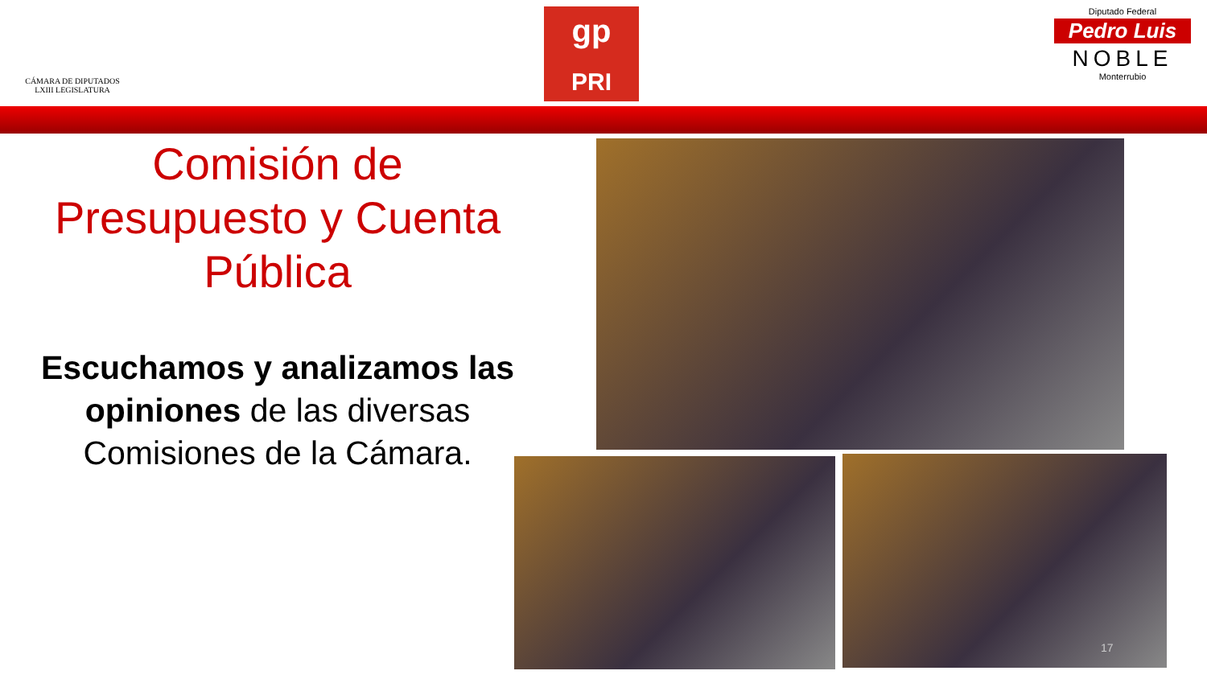CÁMARA DE DIPUTADOS
LXIII LEGISLATURA
gp
PRI
Diputado Federal
Pedro Luis
NOBLE
Monterrubio
Comisión de Presupuesto y Cuenta Pública
Escuchamos y analizamos las opiniones de las diversas Comisiones de la Cámara.
17